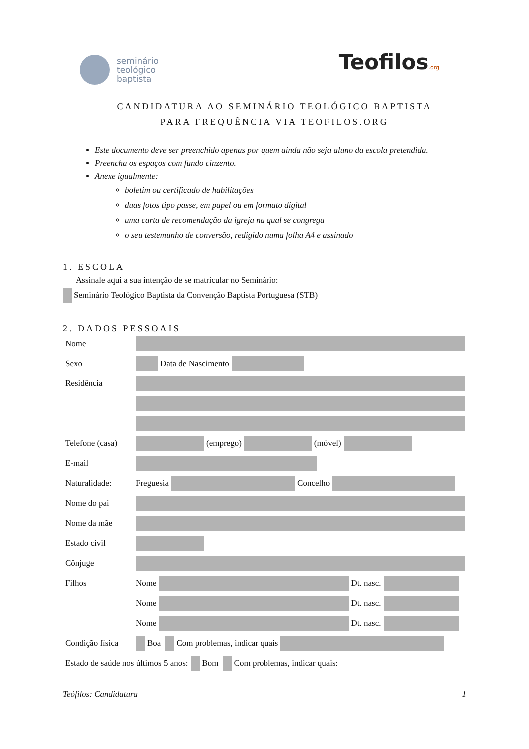seminário
teológico
baptista
Teofilos.org
CANDIDATURA AO SEMINÁRIO TEOLÓGICO BAPTISTA
PARA FREQUÊNCIA VIA TEOFILOS.ORG
Este documento deve ser preenchido apenas por quem ainda não seja aluno da escola pretendida.
Preencha os espaços com fundo cinzento.
Anexe igualmente:
boletim ou certificado de habilitações
duas fotos tipo passe, em papel ou em formato digital
uma carta de recomendação da igreja na qual se congrega
o seu testemunho de conversão, redigido numa folha A4 e assinado
1. ESCOLA
Assinale aqui a sua intenção de se matricular no Seminário:
Seminário Teológico Baptista da Convenção Baptista Portuguesa (STB)
2. DADOS PESSOAIS
Nome
Sexo Data de Nascimento
Residência
Telefone (casa) (emprego) (móvel)
E-mail
Naturalidade: Freguesia Concelho
Nome do pai
Nome da mãe
Estado civil
Cônjuge
Filhos Nome Dt. nasc.
Nome Dt. nasc.
Nome Dt. nasc.
Condição física Boa Com problemas, indicar quais
Estado de saúde nos últimos 5 anos: Bom Com problemas, indicar quais:
Teófilos: Candidatura 1